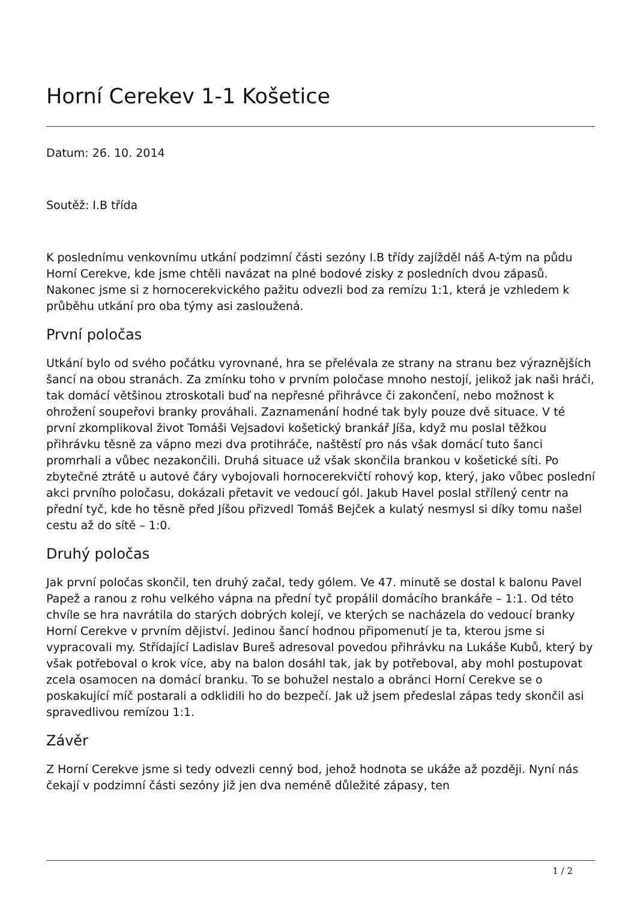Horní Cerekev 1-1 Košetice
Datum: 26. 10. 2014
Soutěž: I.B třída
K poslednímu venkovnímu utkání podzimní části sezóny I.B třídy zajížděl náš A-tým na půdu Horní Cerekve, kde jsme chtěli navázat na plné bodové zisky z posledních dvou zápasů. Nakonec jsme si z hornocerekvického pažitu odvezli bod za remízu 1:1, která je vzhledem k průběhu utkání pro oba týmy asi zasloužená.
První poločas
Utkání bylo od svého počátku vyrovnané, hra se přelévala ze strany na stranu bez výraznějších šancí na obou stranách. Za zmínku toho v prvním poločase mnoho nestojí, jelikož jak naši hráči, tak domácí většinou ztroskotali buď na nepřesné přihrávce či zakončení, nebo možnost k ohrožení soupeřovi branky prováhali. Zaznamenání hodné tak byly pouze dvě situace. V té první zkomplikoval život Tomáši Vejsadovi košetický brankář Jíša, když mu poslal těžkou přihrávku těsně za vápno mezi dva protihráče, naštěstí pro nás však domácí tuto šanci promrhali a vůbec nezakončili. Druhá situace už však skončila brankou v košetické síti. Po zbytečné ztrátě u autové čáry vybojovali hornocerekvičtí rohový kop, který, jako vůbec poslední akci prvního poločasu, dokázali přetavit ve vedoucí gól. Jakub Havel poslal střílený centr na přední tyč, kde ho těsně před Jíšou přizvedl Tomáš Bejček a kulatý nesmysl si díky tomu našel cestu až do sítě – 1:0.
Druhý poločas
Jak první poločas skončil, ten druhý začal, tedy gólem. Ve 47. minutě se dostal k balonu Pavel Papež a ranou z rohu velkého vápna na přední tyč propálil domácího brankáře – 1:1. Od této chvíle se hra navrátila do starých dobrých kolejí, ve kterých se nacházela do vedoucí branky Horní Cerekve v prvním dějiství. Jedinou šancí hodnou připomenutí je ta, kterou jsme si vypracovali my. Střídající Ladislav Bureš adresoval povedou přihrávku na Lukáše Kubů, který by však potřeboval o krok více, aby na balon dosáhl tak, jak by potřeboval, aby mohl postupovat zcela osamocen na domácí branku. To se bohužel nestalo a obránci Horní Cerekve se o poskakující míč postarali a odklidili ho do bezpečí. Jak už jsem předeslal zápas tedy skončil asi spravedlivou remízou 1:1.
Závěr
Z Horní Cerekve jsme si tedy odvezli cenný bod, jehož hodnota se ukáže až později. Nyní nás čekají v podzimní části sezóny již jen dva neméně důležité zápasy, ten
1 / 2